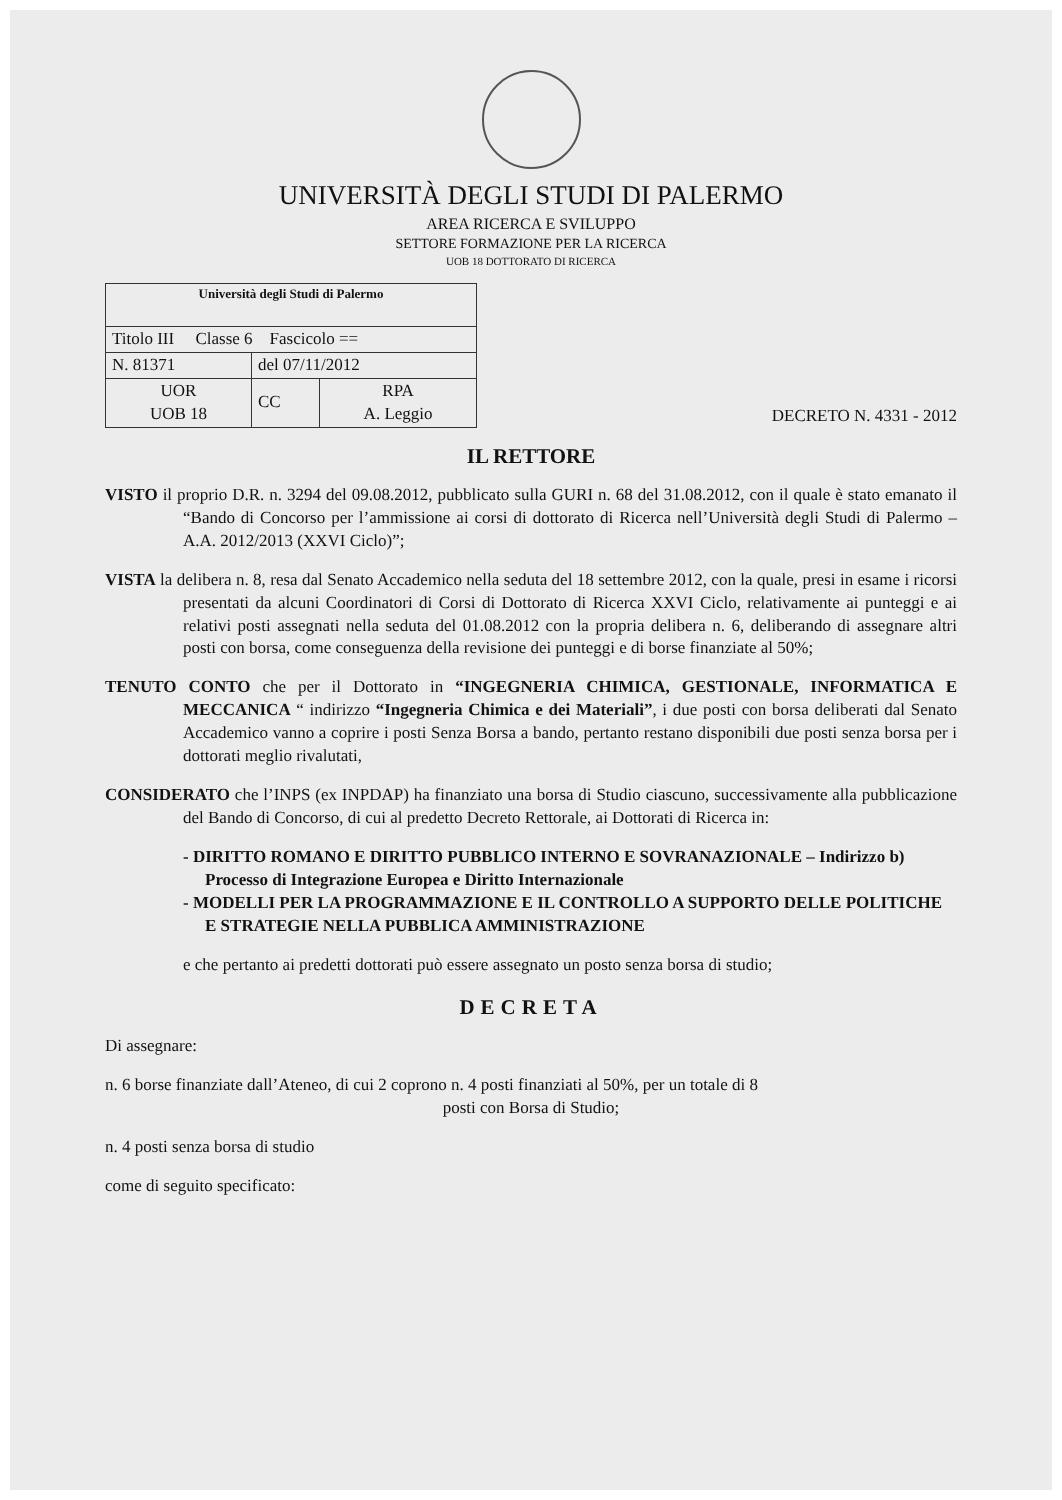UNIVERSITÀ DEGLI STUDI DI PALERMO
AREA RICERCA E SVILUPPO
SETTORE FORMAZIONE PER LA RICERCA
UOB 18 DOTTORATO DI RICERCA
| Università degli Studi di Palermo | | |
| Titolo III Classe 6 Fascicolo == | | |
| N. 81371 | del 07/11/2012 | |
| UOR UOB 18 | CC | RPA A. Leggio |
DECRETO N. 4331 - 2012
IL RETTORE
VISTO il proprio D.R. n. 3294 del 09.08.2012, pubblicato sulla GURI n. 68 del 31.08.2012, con il quale è stato emanato il “Bando di Concorso per l’ammissione ai corsi di dottorato di Ricerca nell’Università degli Studi di Palermo – A.A. 2012/2013 (XXVI Ciclo)”;
VISTA la delibera n. 8, resa dal Senato Accademico nella seduta del 18 settembre 2012, con la quale, presi in esame i ricorsi presentati da alcuni Coordinatori di Corsi di Dottorato di Ricerca XXVI Ciclo, relativamente ai punteggi e ai relativi posti assegnati nella seduta del 01.08.2012 con la propria delibera n. 6, deliberando di assegnare altri posti con borsa, come conseguenza della revisione dei punteggi e di borse finanziate al 50%;
TENUTO CONTO che per il Dottorato in “INGEGNERIA CHIMICA, GESTIONALE, INFORMATICA E MECCANICA “ indirizzo “Ingegneria Chimica e dei Materiali”, i due posti con borsa deliberati dal Senato Accademico vanno a coprire i posti Senza Borsa a bando, pertanto restano disponibili due posti senza borsa per i dottorati meglio rivalutati,
CONSIDERATO che l’INPS (ex INPDAP) ha finanziato una borsa di Studio ciascuno, successivamente alla pubblicazione del Bando di Concorso, di cui al predetto Decreto Rettorale, ai Dottorati di Ricerca in:
- DIRITTO ROMANO E DIRITTO PUBBLICO INTERNO E SOVRANAZIONALE – Indirizzo b) Processo di Integrazione Europea e Diritto Internazionale
- MODELLI PER LA PROGRAMMAZIONE E IL CONTROLLO A SUPPORTO DELLE POLITICHE E STRATEGIE NELLA PUBBLICA AMMINISTRAZIONE
e che pertanto ai predetti dottorati può essere assegnato un posto senza borsa di studio;
DECRETA
Di assegnare:
n. 6 borse finanziate dall’Ateneo, di cui 2 coprono n. 4 posti finanziati al 50%, per un totale di 8
posti con Borsa di Studio;
n. 4 posti senza borsa di studio
come di seguito specificato: